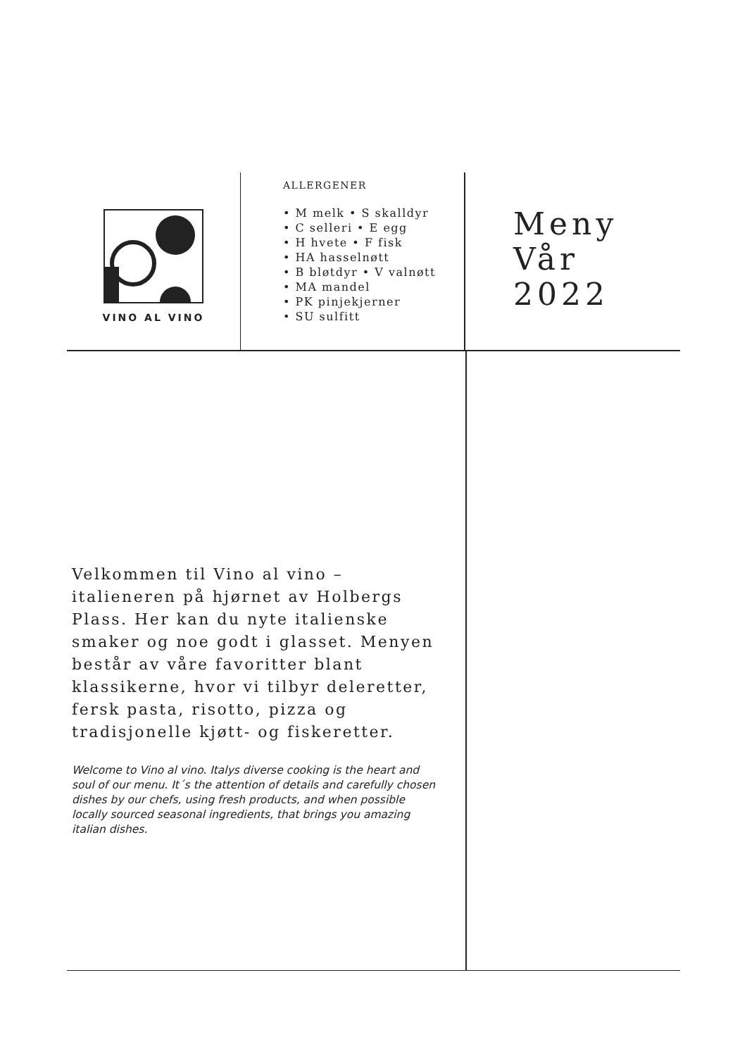VINO AL VINO
ALLERGENER
• M melk • S skalldyr
• C selleri • E egg
• H hvete • F fisk
• HA hasselnøtt
• B bløtdyr • V valnøtt
• MA mandel
• PK pinjekjerner
• SU sulfitt
Meny
Vår
2022
Velkommen til Vino al vino – italieneren på hjørnet av Holbergs Plass. Her kan du nyte italienske smaker og noe godt i glasset. Menyen består av våre favoritter blant klassikerne, hvor vi tilbyr deleretter, fersk pasta, risotto, pizza og tradisjonelle kjøtt- og fiskeretter.
Welcome to Vino al vino. Italys diverse cooking is the heart and soul of our menu. It´s the attention of details and carefully chosen dishes by our chefs, using fresh products, and when possible locally sourced seasonal ingredients, that brings you amazing italian dishes.